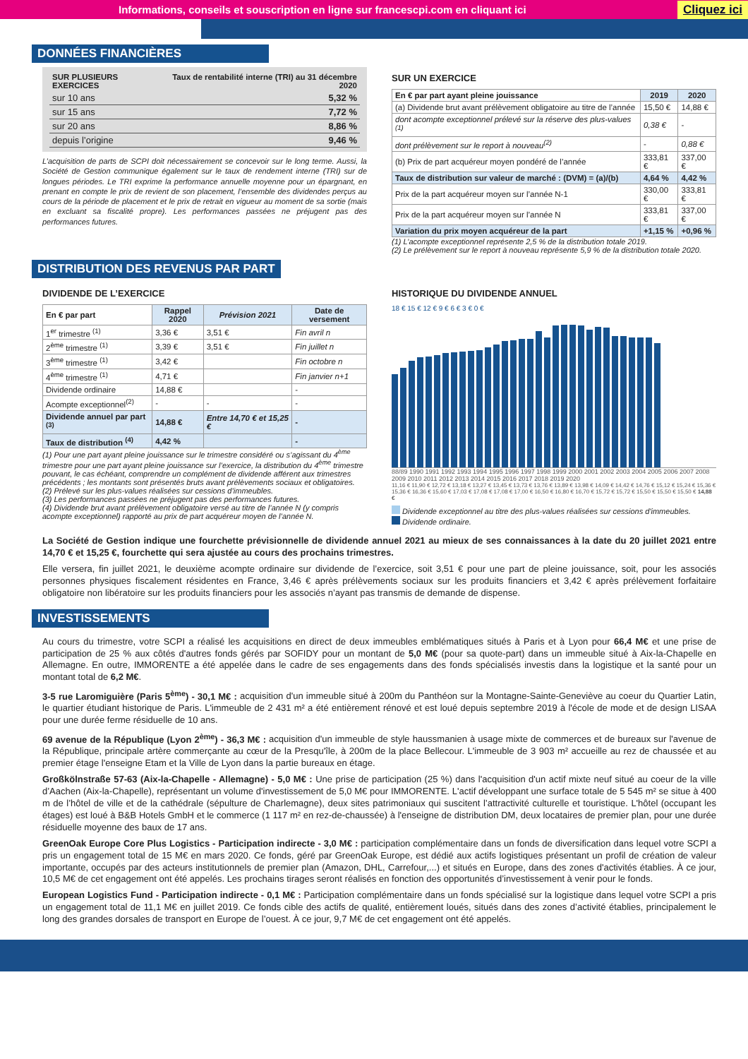Informations, conseils et souscription en ligne sur francescpi.com en cliquant ici Cliquez ici
DONNÉES FINANCIÈRES
| SUR PLUSIEURS EXERCICES | Taux de rentabilité interne (TRI) au 31 décembre 2020 |
| --- | --- |
| sur 10 ans | 5,32 % |
| sur 15 ans | 7,72 % |
| sur 20 ans | 8,86 % |
| depuis l’origine | 9,46 % |
L’acquisition de parts de SCPI doit nécessairement se concevoir sur le long terme. Aussi, la Société de Gestion communique également sur le taux de rendement interne (TRI) sur de longues périodes. Le TRI exprime la performance annuelle moyenne pour un épargnant, en prenant en compte le prix de revient de son placement, l’ensemble des dividendes perçus au cours de la période de placement et le prix de retrait en vigueur au moment de sa sortie (mais en excluant sa fiscalité propre). Les performances passées ne préjugent pas des performances futures.
SUR UN EXERCICE
| En € par part ayant pleine jouissance | 2019 | 2020 |
| --- | --- | --- |
| (a) Dividende brut avant prélèvement obligatoire au titre de l’année | 15,50 € | 14,88 € |
| dont acompte exceptionnel prélevé sur la réserve des plus-values <sup>(1)</sup> | 0,38 € | - |
| dont prélèvement sur le report à nouveau<sup>(2)</sup> | - | 0,88 € |
| (b) Prix de part acquéreur moyen pondéré de l’année | 333,81 € | 337,00 € |
| Taux de distribution sur valeur de marché : (DVM) = (a)/(b) | 4,64 % | 4,42 % |
| Prix de la part acquéreur moyen sur l’année N-1 | 330,00 € | 333,81 € |
| Prix de la part acquéreur moyen sur l’année N | 333,81 € | 337,00 € |
| Variation du prix moyen acquéreur de la part | +1,15 % | +0,96 % |
(1) L’acompte exceptionnel représente 2,5 % de la distribution totale 2019.
(2) Le prélèvement sur le report à nouveau représente 5,9 % de la distribution totale 2020.
DISTRIBUTION DES REVENUS PAR PART
DIVIDENDE DE L’EXERCICE
| En € par part | Rappel 2020 | Prévision 2021 | Date de versement |
| --- | --- | --- | --- |
| 1<sup>er</sup> trimestre <sup>(1)</sup> | 3,36 € | 3,51 € | Fin avril n |
| 2<sup>ème</sup> trimestre <sup>(1)</sup> | 3,39 € | 3,51 € | Fin juillet n |
| 3<sup>ème</sup> trimestre <sup>(1)</sup> | 3,42 € | | Fin octobre n |
| 4<sup>ème</sup> trimestre <sup>(1)</sup> | 4,71 € | | Fin janvier n+1 |
| Dividende ordinaire | 14,88 € | | - |
| Acompte exceptionnel<sup>(2)</sup> | - | - | - |
| Dividende annuel par part <sup>(3)</sup> | 14,88 € | Entre 14,70 € et 15,25 € | - |
| Taux de distribution <sup>(4)</sup> | 4,42 % | | - |
(1) Pour une part ayant pleine jouissance sur le trimestre considéré ou s’agissant du 4<sup>ème</sup> trimestre pour une part ayant pleine jouissance sur l’exercice, la distribution du 4<sup>ème</sup> trimestre pouvant, le cas échéant, comprendre un complément de dividende afférent aux trimestres précédents ; les montants sont présentés bruts avant prélèvements sociaux et obligatoires.
(2) Prélevé sur les plus-values réalisées sur cessions d’immeubles.
(3) Les performances passées ne préjugent pas des performances futures.
(4) Dividende brut avant prélèvement obligatoire versé au titre de l’année N (y compris acompte exceptionnel) rapporté au prix de part acquéreur moyen de l’année N.
HISTORIQUE DU DIVIDENDE ANNUEL
18 € 15 € 12 € 9 € 6 € 3 € 0 €
88/89 1990 1991 1992 1993 1994 1995 1996 1997 1998 1999 2000 2001 2002 2003 2004 2005 2006 2007 2008 2009 2010 2011 2012 2013 2014 2015 2016 2017 2018 2019 2020
11,16 € 11,90 € 12,72 € 13,18 € 13,27 € 13,45 € 13,73 € 13,76 € 13,89 € 13,98 € 14,09 € 14,42 € 14,76 € 15,12 € 15,24 € 15,36 € 15,36 € 16,36 € 15,60 € 17,03 € 17,08 € 17,08 € 17,00 € 16,50 € 16,80 € 16,70 € 15,72 € 15,72 € 15,50 € 15,50 € 15,50 € 14,88 €
Dividende exceptionnel au titre des plus-values réalisées sur cessions d'immeubles.
Dividende ordinaire.
La Société de Gestion indique une fourchette prévisionnelle de dividende annuel 2021 au mieux de ses connaissances à la date du 20 juillet 2021 entre 14,70 € et 15,25 €, fourchette qui sera ajustée au cours des prochains trimestres.
Elle versera, fin juillet 2021, le deuxième acompte ordinaire sur dividende de l’exercice, soit 3,51 € pour une part de pleine jouissance, soit, pour les associés personnes physiques fiscalement résidentes en France, 3,46 € après prélèvements sociaux sur les produits financiers et 3,42 € après prélèvement forfaitaire obligatoire non libératoire sur les produits financiers pour les associés n’ayant pas transmis de demande de dispense.
INVESTISSEMENTS
Au cours du trimestre, votre SCPI a réalisé les acquisitions en direct de deux immeubles emblématiques situés à Paris et à Lyon pour 66,4 M€ et une prise de participation de 25 % aux côtés d'autres fonds gérés par SOFIDY pour un montant de 5,0 M€ (pour sa quote-part) dans un immeuble situé à Aix-la-Chapelle en Allemagne. En outre, IMMORENTE a été appelée dans le cadre de ses engagements dans des fonds spécialisés investis dans la logistique et la santé pour un montant total de 6,2 M€.
3-5 rue Laromiguière (Paris 5<sup>ème</sup>) - 30,1 M€ : acquisition d'un immeuble situé à 200m du Panthéon sur la Montagne-Sainte-Geneviève au coeur du Quartier Latin, le quartier étudiant historique de Paris. L'immeuble de 2 431 m² a été entièrement rénové et est loué depuis septembre 2019 à l'école de mode et de design LISAA pour une durée ferme résiduelle de 10 ans.
69 avenue de la République (Lyon 2<sup>ème</sup>) - 36,3 M€ : acquisition d'un immeuble de style haussmanien à usage mixte de commerces et de bureaux sur l'avenue de la République, principale artère commerçante au cœur de la Presqu'île, à 200m de la place Bellecour. L'immeuble de 3 903 m² accueille au rez de chaussée et au premier étage l'enseigne Etam et la Ville de Lyon dans la partie bureaux en étage.
Großkölnstraße 57-63 (Aix-la-Chapelle - Allemagne) - 5,0 M€ : Une prise de participation (25 %) dans l'acquisition d'un actif mixte neuf situé au coeur de la ville d’Aachen (Aix-la-Chapelle), représentant un volume d'investissement de 5,0 M€ pour IMMORENTE. L'actif développant une surface totale de 5 545 m² se situe à 400 m de l’hôtel de ville et de la cathédrale (sépulture de Charlemagne), deux sites patrimoniaux qui suscitent l’attractivité culturelle et touristique. L'hôtel (occupant les étages) est loué à B&B Hotels GmbH et le commerce (1 117 m² en rez-de-chaussée) à l'enseigne de distribution DM, deux locataires de premier plan, pour une durée résiduelle moyenne des baux de 17 ans.
GreenOak Europe Core Plus Logistics - Participation indirecte - 3,0 M€ : participation complémentaire dans un fonds de diversification dans lequel votre SCPI a pris un engagement total de 15 M€ en mars 2020. Ce fonds, géré par GreenOak Europe, est dédié aux actifs logistiques présentant un profil de création de valeur importante, occupés par des acteurs institutionnels de premier plan (Amazon, DHL, Carrefour,...) et situés en Europe, dans des zones d'activités établies. À ce jour, 10,5 M€ de cet engagement ont été appelés. Les prochains tirages seront réalisés en fonction des opportunités d’investissement à venir pour le fonds.
European Logistics Fund - Participation indirecte - 0,1 M€ : Participation complémentaire dans un fonds spécialisé sur la logistique dans lequel votre SCPI a pris un engagement total de 11,1 M€ en juillet 2019. Ce fonds cible des actifs de qualité, entièrement loués, situés dans des zones d’activité établies, principalement le long des grandes dorsales de transport en Europe de l’ouest. À ce jour, 9,7 M€ de cet engagement ont été appelés.